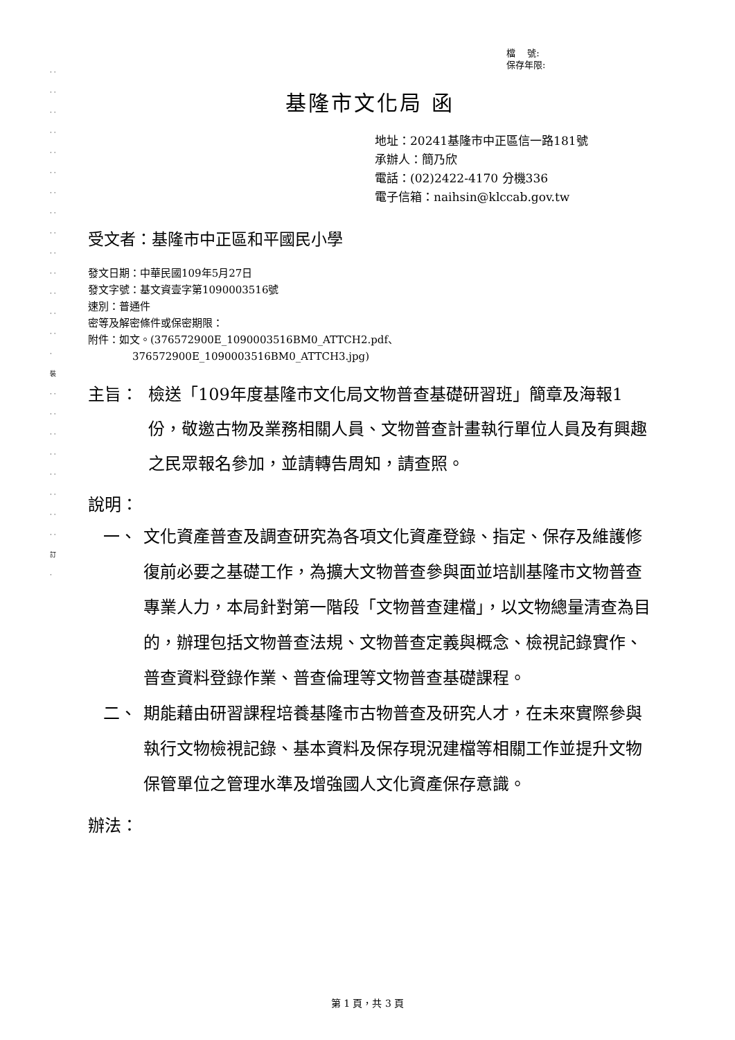· · · · · · · · · · · · · · · · · · · · · · · · · · · · · 裝 · · · · · · · · · · · · · · · · 訂 ·
檔　 號:
保存年限:
基隆市文化局 函
地址：20241基隆市中正區信一路181號
承辦人：簡乃欣
電話：(02)2422-4170 分機336
電子信箱：naihsin@klccab.gov.tw
受文者：基隆市中正區和平國民小學
發文日期：中華民國109年5月27日
發文字號：基文資壹字第1090003516號
速別：普通件
密等及解密條件或保密期限：
附件：如文。(376572900E_1090003516BM0_ATTCH2.pdf、
376572900E_1090003516BM0_ATTCH3.jpg)
主旨： 檢送「109年度基隆市文化局文物普查基礎研習班」簡章及海報1份，敬邀古物及業務相關人員、文物普查計畫執行單位人員及有興趣之民眾報名參加，並請轉告周知，請查照。
說明：
一、 文化資產普查及調查研究為各項文化資產登錄、指定、保存及維護修復前必要之基礎工作，為擴大文物普查參與面並培訓基隆市文物普查專業人力，本局針對第一階段「文物普查建檔」，以文物總量清查為目的，辦理包括文物普查法規、文物普查定義與概念、檢視記錄實作、普查資料登錄作業、普查倫理等文物普查基礎課程。
二、 期能藉由研習課程培養基隆市古物普查及研究人才，在未來實際參與執行文物檢視記錄、基本資料及保存現況建檔等相關工作並提升文物保管單位之管理水準及增強國人文化資產保存意識。
辦法：
第 1 頁，共 3 頁